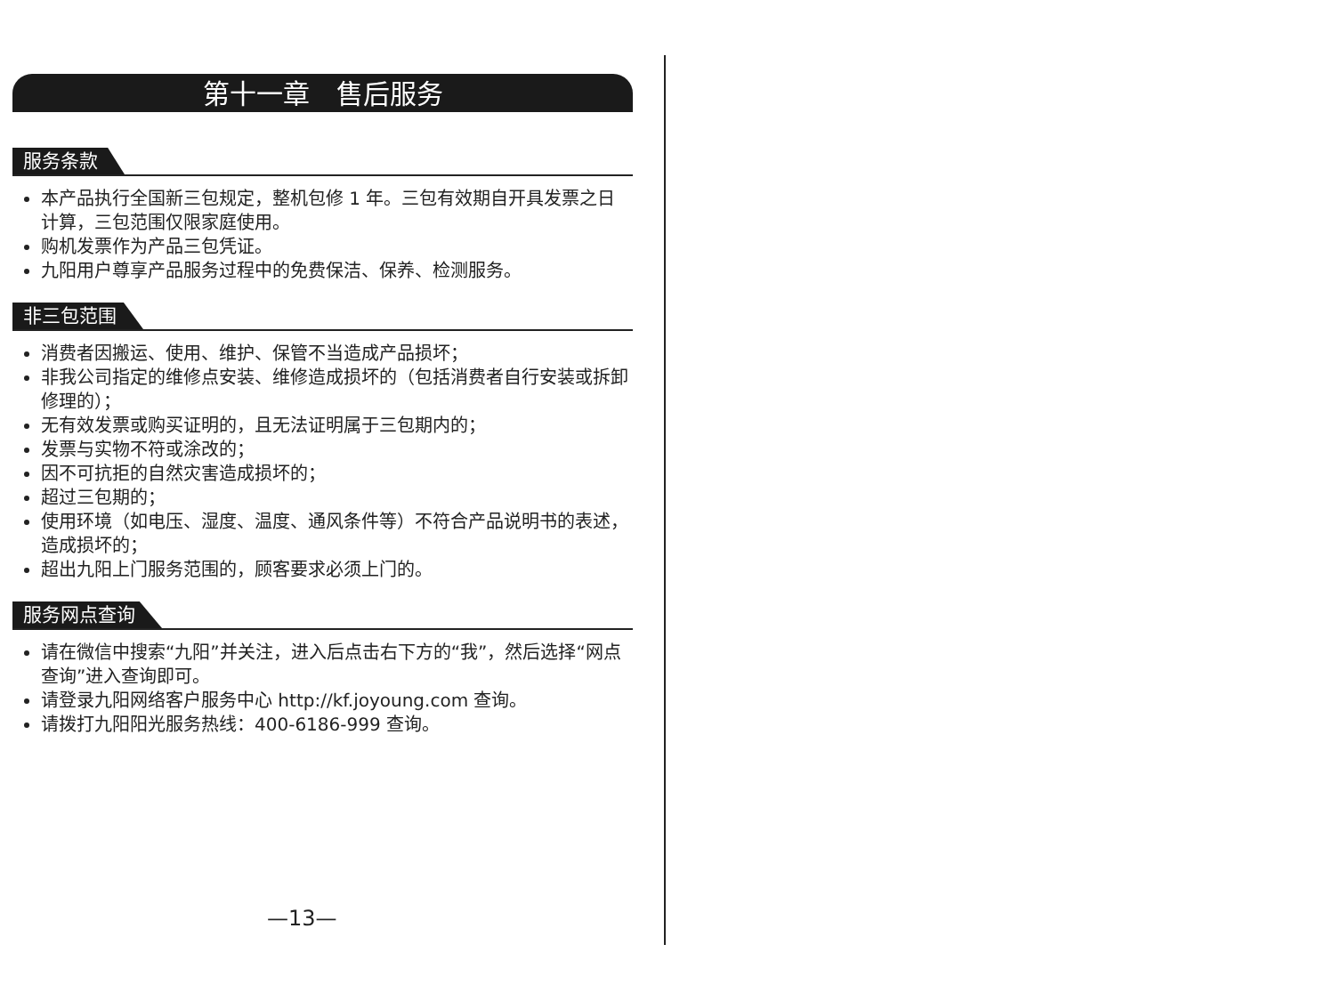第十一章　售后服务
服务条款
本产品执行全国新三包规定，整机包修 1 年。三包有效期自开具发票之日计算，三包范围仅限家庭使用。
购机发票作为产品三包凭证。
九阳用户尊享产品服务过程中的免费保洁、保养、检测服务。
非三包范围
消费者因搬运、使用、维护、保管不当造成产品损坏；
非我公司指定的维修点安装、维修造成损坏的（包括消费者自行安装或拆卸修理的）；
无有效发票或购买证明的，且无法证明属于三包期内的；
发票与实物不符或涂改的；
因不可抗拒的自然灾害造成损坏的；
超过三包期的；
使用环境（如电压、湿度、温度、通风条件等）不符合产品说明书的表述，造成损坏的；
超出九阳上门服务范围的，顾客要求必须上门的。
服务网点查询
请在微信中搜索“九阳”并关注，进入后点击右下方的“我”，然后选择“网点查询”进入查询即可。
请登录九阳网络客户服务中心 http://kf.joyoung.com 查询。
请拨打九阳阳光服务热线：400-6186-999 查询。
—13—